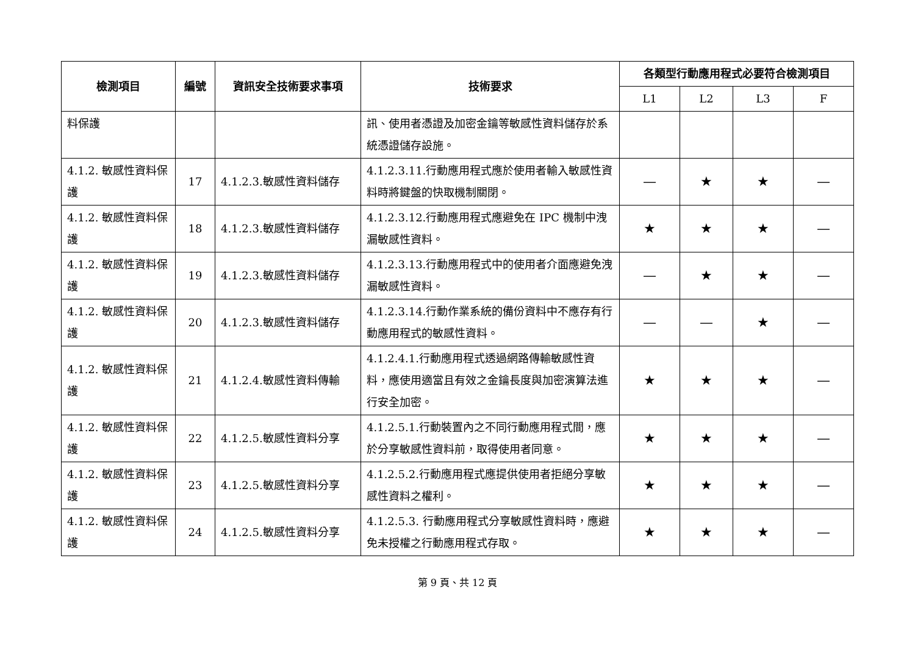| 檢測項目 | 編號 | 資訊安全技術要求事項 | 技術要求 | 各類型行動應用程式必要符合檢測項目 | | | |
| --- | --- | --- | --- | --- | --- | --- | --- |
| | | | | L1 | L2 | L3 | F |
| 料保護 | | | 訊、使用者憑證及加密金鑰等敏感性資料儲存於系統憑證儲存設施。 | | | | |
| 4.1.2. 敏感性資料保護 | 17 | 4.1.2.3.敏感性資料儲存 | 4.1.2.3.11.行動應用程式應於使用者輸入敏感性資料時將鍵盤的快取機制關閉。 | — | ★ | ★ | — |
| 4.1.2. 敏感性資料保護 | 18 | 4.1.2.3.敏感性資料儲存 | 4.1.2.3.12.行動應用程式應避免在 IPC 機制中洩漏敏感性資料。 | ★ | ★ | ★ | — |
| 4.1.2. 敏感性資料保護 | 19 | 4.1.2.3.敏感性資料儲存 | 4.1.2.3.13.行動應用程式中的使用者介面應避免洩漏敏感性資料。 | — | ★ | ★ | — |
| 4.1.2. 敏感性資料保護 | 20 | 4.1.2.3.敏感性資料儲存 | 4.1.2.3.14.行動作業系統的備份資料中不應存有行動應用程式的敏感性資料。 | — | — | ★ | — |
| 4.1.2. 敏感性資料保護 | 21 | 4.1.2.4.敏感性資料傳輸 | 4.1.2.4.1.行動應用程式透過網路傳輸敏感性資料，應使用適當且有效之金鑰長度與加密演算法進行安全加密。 | ★ | ★ | ★ | — |
| 4.1.2. 敏感性資料保護 | 22 | 4.1.2.5.敏感性資料分享 | 4.1.2.5.1.行動裝置內之不同行動應用程式間，應於分享敏感性資料前，取得使用者同意。 | ★ | ★ | ★ | — |
| 4.1.2. 敏感性資料保護 | 23 | 4.1.2.5.敏感性資料分享 | 4.1.2.5.2.行動應用程式應提供使用者拒絕分享敏感性資料之權利。 | ★ | ★ | ★ | — |
| 4.1.2. 敏感性資料保護 | 24 | 4.1.2.5.敏感性資料分享 | 4.1.2.5.3. 行動應用程式分享敏感性資料時，應避免未授權之行動應用程式存取。 | ★ | ★ | ★ | — |
第 9 頁、共 12 頁